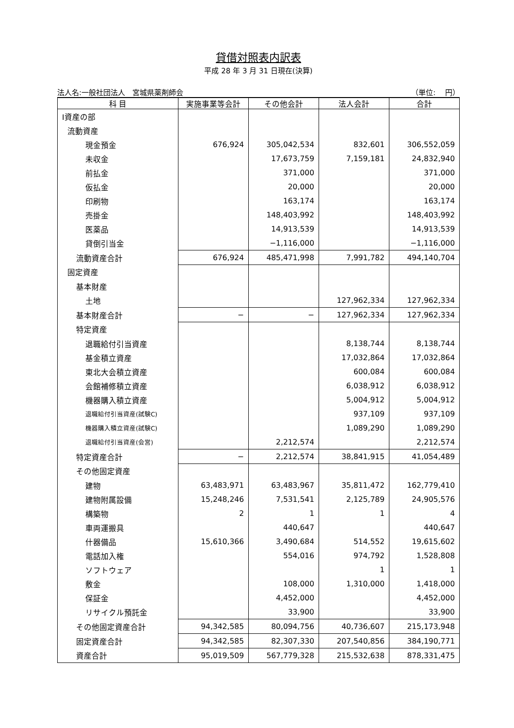貸借対照表内訳表
平成 28 年 3 月 31 日現在(決算)
法人名:一般社団法人　宮城県薬剤師会 （単位:　 円）
| 科 目 | 実施事業等会計 | その他会計 | 法人会計 | 合計 |
| --- | --- | --- | --- | --- |
| Ⅰ資産の部 | | | | |
| 流動資産 | | | | |
| 現金預金 | 676,924 | 305,042,534 | 832,601 | 306,552,059 |
| 未収金 | | 17,673,759 | 7,159,181 | 24,832,940 |
| 前払金 | | 371,000 | | 371,000 |
| 仮払金 | | 20,000 | | 20,000 |
| 印刷物 | | 163,174 | | 163,174 |
| 売掛金 | | 148,403,992 | | 148,403,992 |
| 医薬品 | | 14,913,539 | | 14,913,539 |
| 貸倒引当金 | | −1,116,000 | | −1,116,000 |
| 流動資産合計 | 676,924 | 485,471,998 | 7,991,782 | 494,140,704 |
| 固定資産 | | | | |
| 基本財産 | | | | |
| 土地 | | | 127,962,334 | 127,962,334 |
| 基本財産合計 | − | − | 127,962,334 | 127,962,334 |
| 特定資産 | | | | |
| 退職給付引当資産 | | | 8,138,744 | 8,138,744 |
| 基金積立資産 | | | 17,032,864 | 17,032,864 |
| 東北大会積立資産 | | | 600,084 | 600,084 |
| 会館補修積立資産 | | | 6,038,912 | 6,038,912 |
| 機器購入積立資産 | | | 5,004,912 | 5,004,912 |
| 退職給付引当資産(試験C) | | | 937,109 | 937,109 |
| 機器購入積立資産(試験C) | | | 1,089,290 | 1,089,290 |
| 退職給付引当資産(会営) | | 2,212,574 | | 2,212,574 |
| 特定資産合計 | − | 2,212,574 | 38,841,915 | 41,054,489 |
| その他固定資産 | | | | |
| 建物 | 63,483,971 | 63,483,967 | 35,811,472 | 162,779,410 |
| 建物附属設備 | 15,248,246 | 7,531,541 | 2,125,789 | 24,905,576 |
| 構築物 | 2 | 1 | 1 | 4 |
| 車両運搬具 | | 440,647 | | 440,647 |
| 什器備品 | 15,610,366 | 3,490,684 | 514,552 | 19,615,602 |
| 電話加入権 | | 554,016 | 974,792 | 1,528,808 |
| ソフトウェア | | | 1 | 1 |
| 敷金 | | 108,000 | 1,310,000 | 1,418,000 |
| 保証金 | | 4,452,000 | | 4,452,000 |
| リサイクル預託金 | | 33,900 | | 33,900 |
| その他固定資産合計 | 94,342,585 | 80,094,756 | 40,736,607 | 215,173,948 |
| 固定資産合計 | 94,342,585 | 82,307,330 | 207,540,856 | 384,190,771 |
| 資産合計 | 95,019,509 | 567,779,328 | 215,532,638 | 878,331,475 |